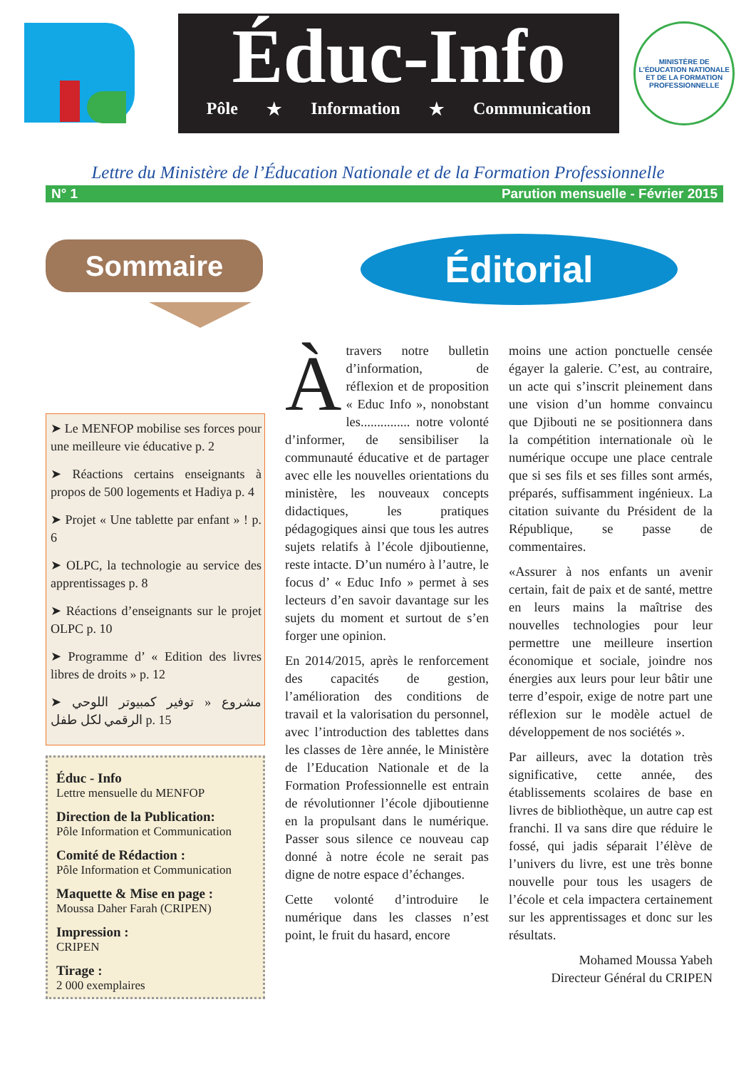Éduc-Info
Pôle ★ Information ★ Communication
MINISTÈRE DE L'ÉDUCATION NATIONALE ET DE LA FORMATION PROFESSIONNELLE
Lettre du Ministère de l’Éducation Nationale et de la Formation Professionnelle
N° 1 Parution mensuelle - Février 2015
Sommaire
Éditorial
➤ Le MENFOP mobilise ses forces pour une meilleure vie éducative p. 2
➤ Réactions certains enseignants à propos de 500 logements et Hadiya p. 4
➤ Projet « Une tablette par enfant » ! p. 6
➤ OLPC, la technologie au service des apprentissages p. 8
➤ Réactions d’enseignants sur le projet OLPC p. 10
➤ Programme d’ « Edition des livres libres de droits » p. 12
➤ مشروع « توفير كمبيوتر اللوحي الرقمي لكل طفل p. 15
Éduc - Info
Lettre mensuelle du MENFOP
Direction de la Publication:
Pôle Information et Communication
Comité de Rédaction :
Pôle Information et Communication
Maquette & Mise en page :
Moussa Daher Farah (CRIPEN)
Impression :
CRIPEN
Tirage :
2 000 exemplaires
À travers notre bulletin d’information, de réflexion et de proposition « Educ Info », nonobstant les............... notre volonté d’informer, de sensibiliser la communauté éducative et de partager avec elle les nouvelles orientations du ministère, les nouveaux concepts didactiques, les pratiques pédagogiques ainsi que tous les autres sujets relatifs à l’école djiboutienne, reste intacte. D’un numéro à l’autre, le focus d’ « Educ Info » permet à ses lecteurs d’en savoir davantage sur les sujets du moment et surtout de s’en forger une opinion.
En 2014/2015, après le renforcement des capacités de gestion, l’amélioration des conditions de travail et la valorisation du personnel, avec l’introduction des tablettes dans les classes de 1ère année, le Ministère de l’Education Nationale et de la Formation Professionnelle est entrain de révolutionner l’école djiboutienne en la propulsant dans le numérique. Passer sous silence ce nouveau cap donné à notre école ne serait pas digne de notre espace d’échanges.
Cette volonté d’introduire le numérique dans les classes n’est point, le fruit du hasard, encore
moins une action ponctuelle censée égayer la galerie. C’est, au contraire, un acte qui s’inscrit pleinement dans une vision d’un homme convaincu que Djibouti ne se positionnera dans la compétition internationale où le numérique occupe une place centrale que si ses fils et ses filles sont armés, préparés, suffisamment ingénieux. La citation suivante du Président de la République, se passe de commentaires.
«Assurer à nos enfants un avenir certain, fait de paix et de santé, mettre en leurs mains la maîtrise des nouvelles technologies pour leur permettre une meilleure insertion économique et sociale, joindre nos énergies aux leurs pour leur bâtir une terre d’espoir, exige de notre part une réflexion sur le modèle actuel de développement de nos sociétés ».
Par ailleurs, avec la dotation très significative, cette année, des établissements scolaires de base en livres de bibliothèque, un autre cap est franchi. Il va sans dire que réduire le fossé, qui jadis séparait l’élève de l’univers du livre, est une très bonne nouvelle pour tous les usagers de l’école et cela impactera certainement sur les apprentissages et donc sur les résultats.
Mohamed Moussa Yabeh
Directeur Général du CRIPEN